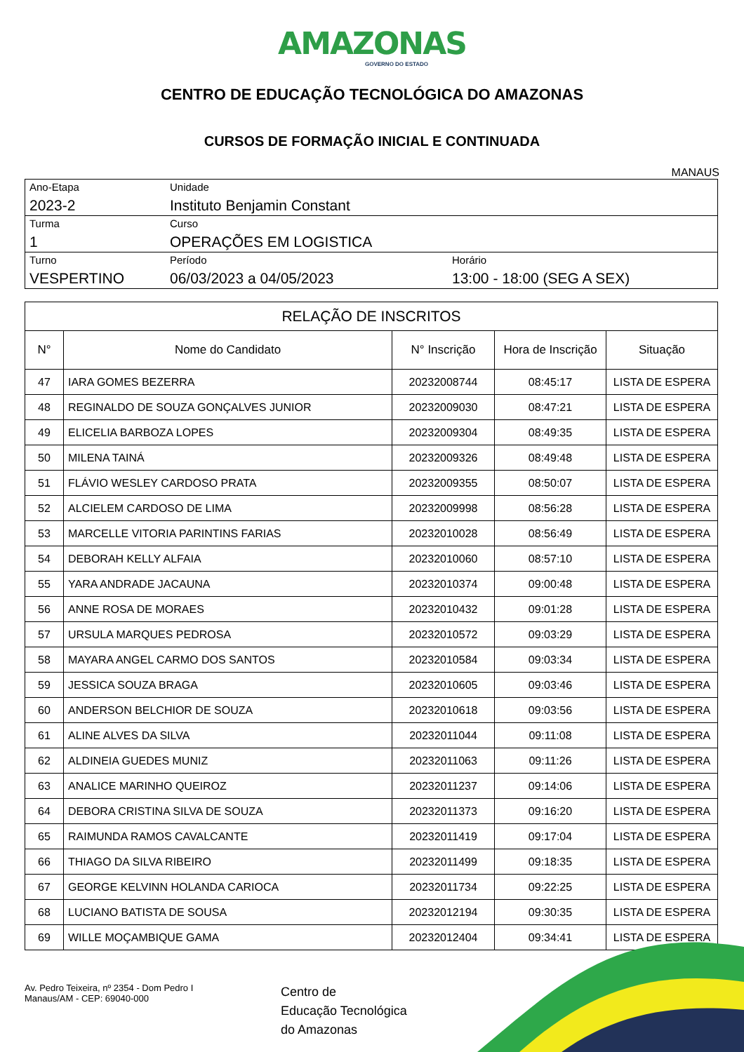AMAZONAS
GOVERNO DO ESTADO
CENTRO DE EDUCAÇÃO TECNOLÓGICA DO AMAZONAS
CURSOS DE FORMAÇÃO INICIAL E CONTINUADA
MANAUS
| Ano-Etapa 2023-2 | Unidade Instituto Benjamin Constant | |
| Turma 1 | Curso OPERAÇÕES EM LOGISTICA | |
| Turno VESPERTINO | Período 06/03/2023 a 04/05/2023 | Horário 13:00 - 18:00 (SEG A SEX) |
| RELAÇÃO DE INSCRITOS | | | | |
| --- | --- | --- | --- | --- |
| N° | Nome do Candidato | N° Inscrição | Hora de Inscrição | Situação |
| 47 | IARA GOMES BEZERRA | 20232008744 | 08:45:17 | LISTA DE ESPERA |
| 48 | REGINALDO DE SOUZA GONÇALVES JUNIOR | 20232009030 | 08:47:21 | LISTA DE ESPERA |
| 49 | ELICELIA BARBOZA LOPES | 20232009304 | 08:49:35 | LISTA DE ESPERA |
| 50 | MILENA TAINÁ | 20232009326 | 08:49:48 | LISTA DE ESPERA |
| 51 | FLÁVIO WESLEY CARDOSO PRATA | 20232009355 | 08:50:07 | LISTA DE ESPERA |
| 52 | ALCIELEM CARDOSO DE LIMA | 20232009998 | 08:56:28 | LISTA DE ESPERA |
| 53 | MARCELLE VITORIA PARINTINS FARIAS | 20232010028 | 08:56:49 | LISTA DE ESPERA |
| 54 | DEBORAH KELLY ALFAIA | 20232010060 | 08:57:10 | LISTA DE ESPERA |
| 55 | YARA ANDRADE JACAUNA | 20232010374 | 09:00:48 | LISTA DE ESPERA |
| 56 | ANNE ROSA DE MORAES | 20232010432 | 09:01:28 | LISTA DE ESPERA |
| 57 | URSULA MARQUES PEDROSA | 20232010572 | 09:03:29 | LISTA DE ESPERA |
| 58 | MAYARA ANGEL CARMO DOS SANTOS | 20232010584 | 09:03:34 | LISTA DE ESPERA |
| 59 | JESSICA SOUZA BRAGA | 20232010605 | 09:03:46 | LISTA DE ESPERA |
| 60 | ANDERSON BELCHIOR DE SOUZA | 20232010618 | 09:03:56 | LISTA DE ESPERA |
| 61 | ALINE ALVES DA SILVA | 20232011044 | 09:11:08 | LISTA DE ESPERA |
| 62 | ALDINEIA GUEDES MUNIZ | 20232011063 | 09:11:26 | LISTA DE ESPERA |
| 63 | ANALICE MARINHO QUEIROZ | 20232011237 | 09:14:06 | LISTA DE ESPERA |
| 64 | DEBORA CRISTINA SILVA DE SOUZA | 20232011373 | 09:16:20 | LISTA DE ESPERA |
| 65 | RAIMUNDA RAMOS CAVALCANTE | 20232011419 | 09:17:04 | LISTA DE ESPERA |
| 66 | THIAGO DA SILVA RIBEIRO | 20232011499 | 09:18:35 | LISTA DE ESPERA |
| 67 | GEORGE KELVINN HOLANDA CARIOCA | 20232011734 | 09:22:25 | LISTA DE ESPERA |
| 68 | LUCIANO BATISTA DE SOUSA | 20232012194 | 09:30:35 | LISTA DE ESPERA |
| 69 | WILLE MOÇAMBIQUE GAMA | 20232012404 | 09:34:41 | LISTA DE ESPERA |
Av. Pedro Teixeira, nº 2354 - Dom Pedro I
Manaus/AM - CEP: 69040-000
Centro de
Educação Tecnológica
do Amazonas